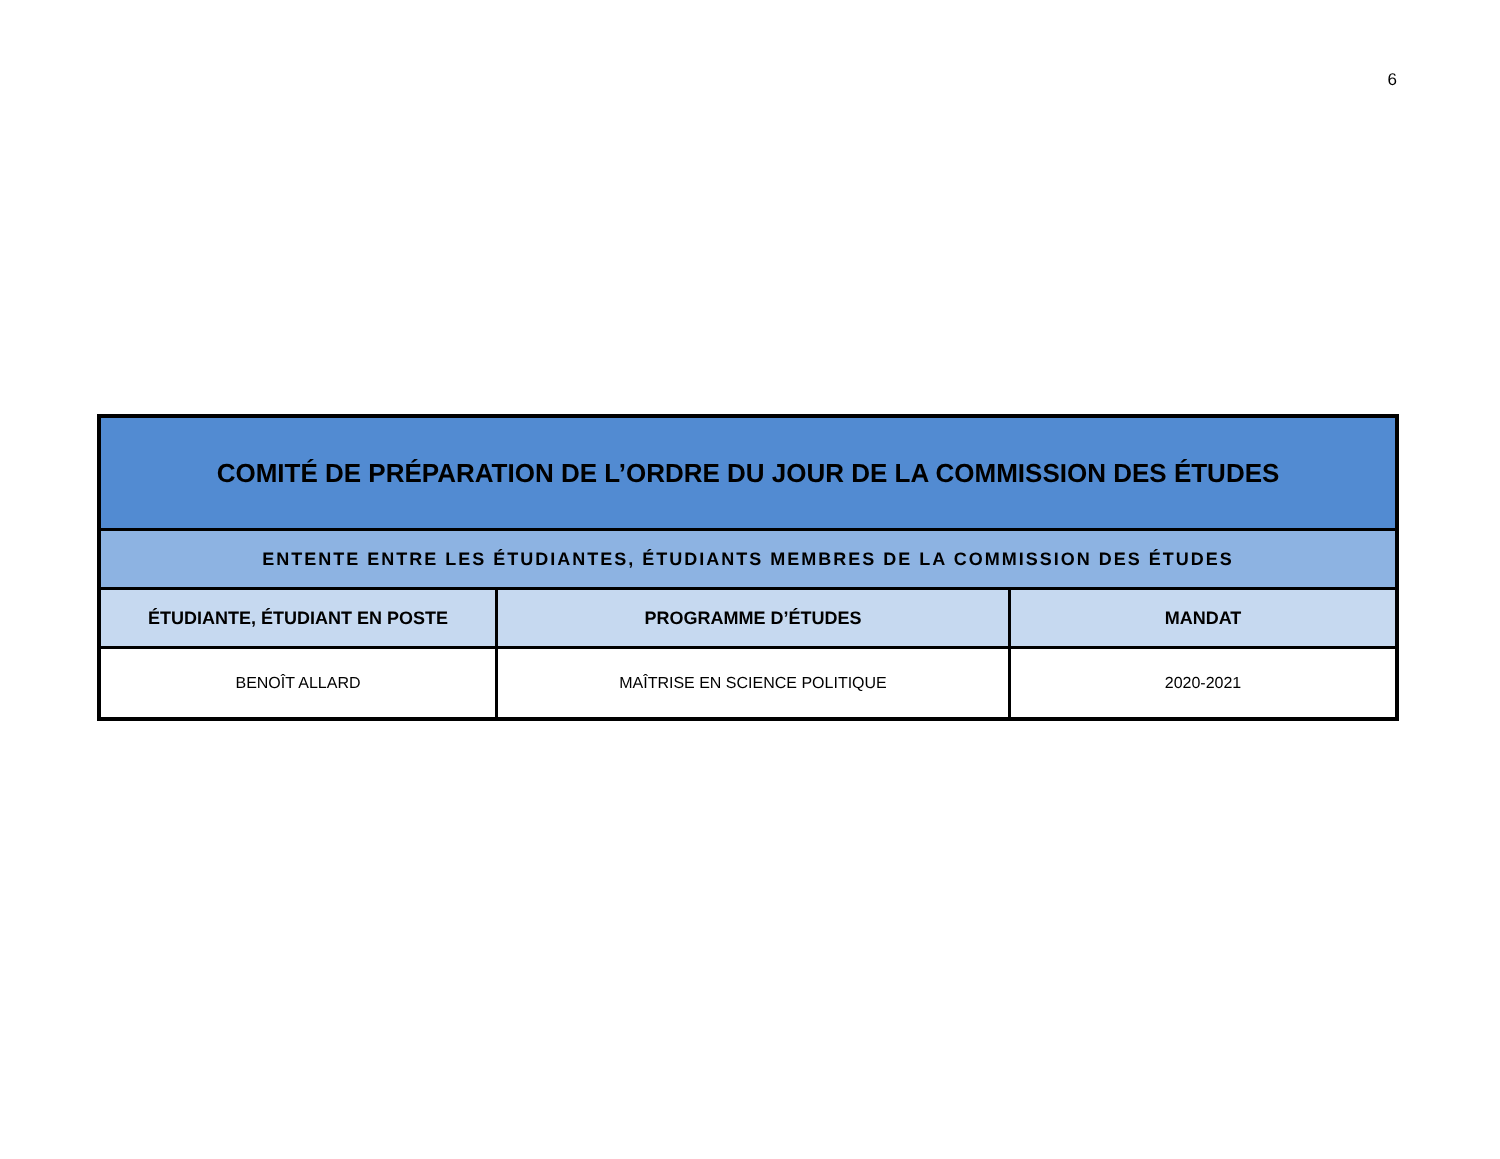6
| COMITÉ DE PRÉPARATION DE L’ORDRE DU JOUR DE LA COMMISSION DES ÉTUDES | | |
| --- | --- | --- |
| ENTENTE ENTRE LES ÉTUDIANTES, ÉTUDIANTS MEMBRES DE LA COMMISSION DES ÉTUDES | | |
| ÉTUDIANTE, ÉTUDIANT EN POSTE | PROGRAMME D’ÉTUDES | MANDAT |
| BENOÎT ALLARD | MAÎTRISE EN SCIENCE POLITIQUE | 2020-2021 |